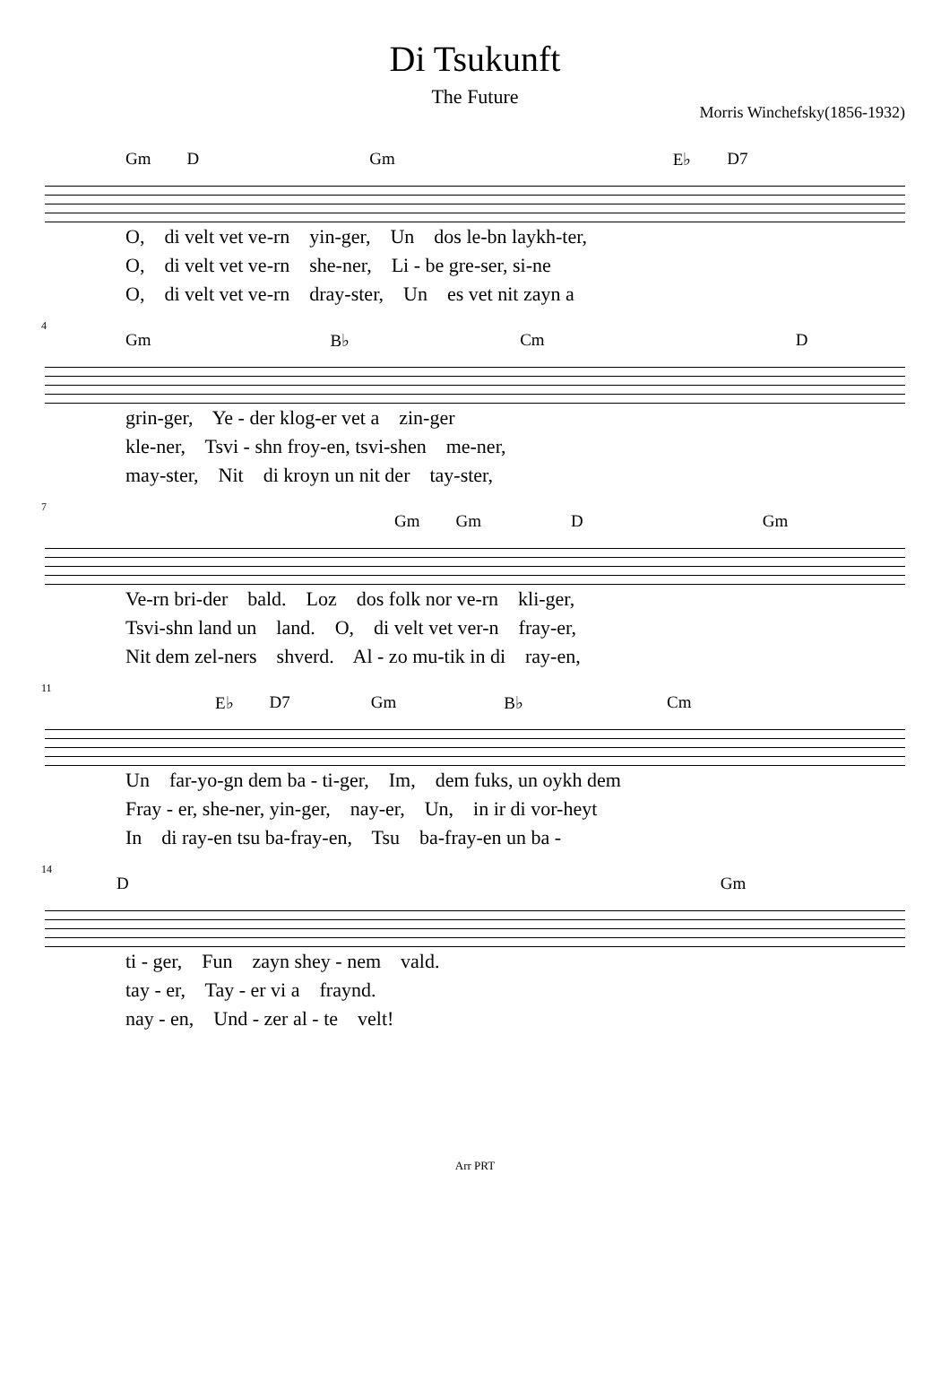Di Tsukunft
The Future
Morris Winchefsky(1856-1932)
Gm D Gm E♭ D7
O, di velt vet ve-rn yin-ger, Un dos le-bn laykh-ter, O, di velt vet ve-rn she-ner, Li - be gre-ser, si-ne O, di velt vet ve-rn dray-ster, Un es vet nit zayn a
4
Gm B♭ Cm D
grin-ger, Ye - der klog-er vet a zin-ger kle-ner, Tsvi - shn froy-en, tsvi-shen me-ner, may-ster, Nit di kroyn un nit der tay-ster,
7
Gm Gm D Gm
Ve-rn bri-der bald. Loz dos folk nor ve-rn kli-ger, Tsvi-shn land un land. O, di velt vet ver-n fray-er, Nit dem zel-ners shverd. Al - zo mu-tik in di ray-en,
11
E♭ D7 Gm B♭ Cm
Un far-yo-gn dem ba - ti-ger, Im, dem fuks, un oykh dem Fray - er, she-ner, yin-ger, nay-er, Un, in ir di vor-heyt In di ray-en tsu ba-fray-en, Tsu ba-fray-en un ba -
14
D Gm
ti - ger, Fun zayn shey - nem vald. tay - er, Tay - er vi a fraynd. nay - en, Und - zer al - te velt!
Arr PRT